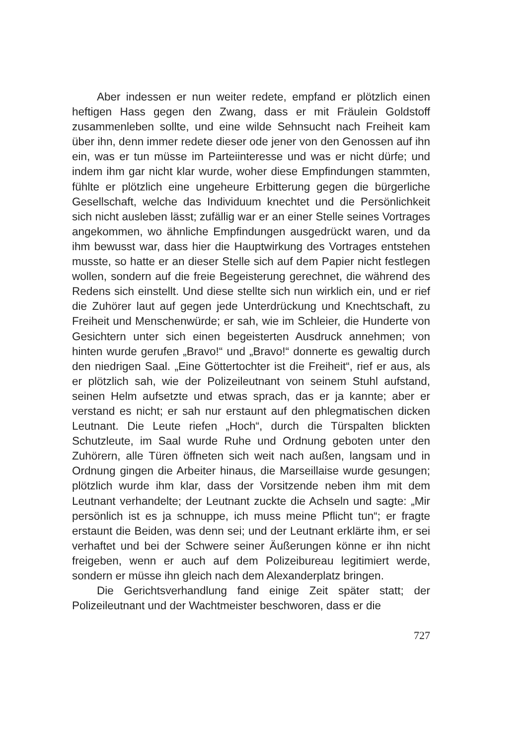Aber indessen er nun weiter redete, empfand er plötzlich einen heftigen Hass gegen den Zwang, dass er mit Fräulein Goldstoff zusammenleben sollte, und eine wilde Sehnsucht nach Freiheit kam über ihn, denn immer redete dieser ode jener von den Genossen auf ihn ein, was er tun müsse im Parteiinteresse und was er nicht dürfe; und indem ihm gar nicht klar wurde, woher diese Empfindungen stammten, fühlte er plötzlich eine ungeheure Erbitterung gegen die bürgerliche Gesellschaft, welche das Individuum knechtet und die Persönlichkeit sich nicht ausleben lässt; zufällig war er an einer Stelle seines Vortrages angekommen, wo ähnliche Empfindungen ausgedrückt waren, und da ihm bewusst war, dass hier die Hauptwirkung des Vortrages entstehen musste, so hatte er an dieser Stelle sich auf dem Papier nicht festlegen wollen, sondern auf die freie Begeisterung gerechnet, die während des Redens sich einstellt. Und diese stellte sich nun wirklich ein, und er rief die Zuhörer laut auf gegen jede Unterdrückung und Knechtschaft, zu Freiheit und Menschenwürde; er sah, wie im Schleier, die Hunderte von Gesichtern unter sich einen begeisterten Ausdruck annehmen; von hinten wurde gerufen „Bravo!“ und „Bravo!“ donnerte es gewaltig durch den niedrigen Saal. „Eine Göttertochter ist die Freiheit“, rief er aus, als er plötzlich sah, wie der Polizeileutnant von seinem Stuhl aufstand, seinen Helm aufsetzte und etwas sprach, das er ja kannte; aber er verstand es nicht; er sah nur erstaunt auf den phlegmatischen dicken Leutnant. Die Leute riefen „Hoch“, durch die Türspalten blickten Schutzleute, im Saal wurde Ruhe und Ordnung geboten unter den Zuhörern, alle Türen öffneten sich weit nach außen, langsam und in Ordnung gingen die Arbeiter hinaus, die Marseillaise wurde gesungen; plötzlich wurde ihm klar, dass der Vorsitzende neben ihm mit dem Leutnant verhandelte; der Leutnant zuckte die Achseln und sagte: „Mir persönlich ist es ja schnuppe, ich muss meine Pflicht tun“; er fragte erstaunt die Beiden, was denn sei; und der Leutnant erklärte ihm, er sei verhaftet und bei der Schwere seiner Äußerungen könne er ihn nicht freigeben, wenn er auch auf dem Polizeibureau legitimiert werde, sondern er müsse ihn gleich nach dem Alexanderplatz bringen.
Die Gerichtsverhandlung fand einige Zeit später statt; der Polizeileutnant und der Wachtmeister beschworen, dass er die
727